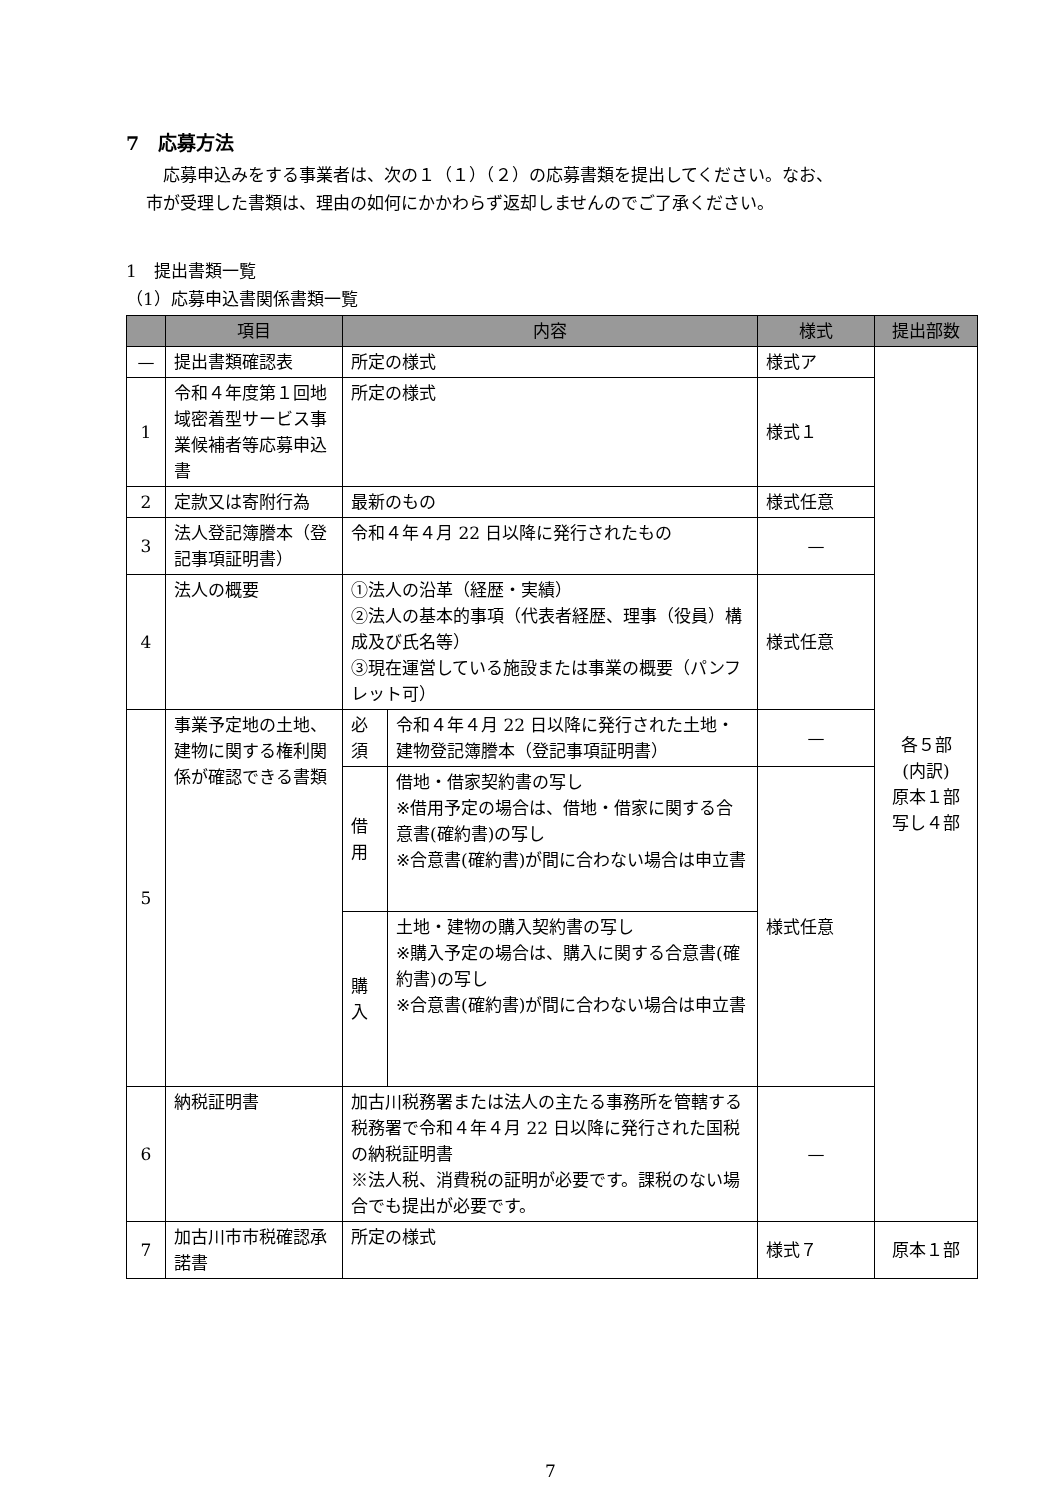7　応募方法
　応募申込みをする事業者は、次の１（１）（２）の応募書類を提出してください。なお、
市が受理した書類は、理由の如何にかかわらず返却しませんのでご了承ください。
1　提出書類一覧
（1）応募申込書関係書類一覧
| | 項目 | 内容 | | 様式 | 提出部数 |
| --- | --- | --- | --- | --- | --- |
| — | 提出書類確認表 | 所定の様式 | | 様式ア | 各５部 (内訳) 原本１部 写し４部 |
| 1 | 令和４年度第１回地域密着型サービス事業候補者等応募申込書 | 所定の様式 | | 様式１ | |
| 2 | 定款又は寄附行為 | 最新のもの | | 様式任意 | |
| 3 | 法人登記簿謄本（登記事項証明書） | 令和４年４月 22 日以降に発行されたもの | | — | |
| 4 | 法人の概要 | ①法人の沿革（経歴・実績） ②法人の基本的事項（代表者経歴、理事（役員）構成及び氏名等） ③現在運営している施設または事業の概要（パンフレット可） | | 様式任意 | |
| 5 | 事業予定地の土地、建物に関する権利関係が確認できる書類 | 必須 | 令和４年４月 22 日以降に発行された土地・建物登記簿謄本（登記事項証明書） | — | |
| | | 借用 | 借地・借家契約書の写し ※借用予定の場合は、借地・借家に関する合意書(確約書)の写し ※合意書(確約書)が間に合わない場合は申立書 | 様式任意 | |
| | | 購入 | 土地・建物の購入契約書の写し ※購入予定の場合は、購入に関する合意書(確約書)の写し ※合意書(確約書)が間に合わない場合は申立書 | | |
| 6 | 納税証明書 | 加古川税務署または法人の主たる事務所を管轄する税務署で令和４年４月 22 日以降に発行された国税の納税証明書 ※法人税、消費税の証明が必要です。課税のない場合でも提出が必要です。 | | — | |
| 7 | 加古川市市税確認承諾書 | 所定の様式 | | 様式７ | 原本１部 |
7